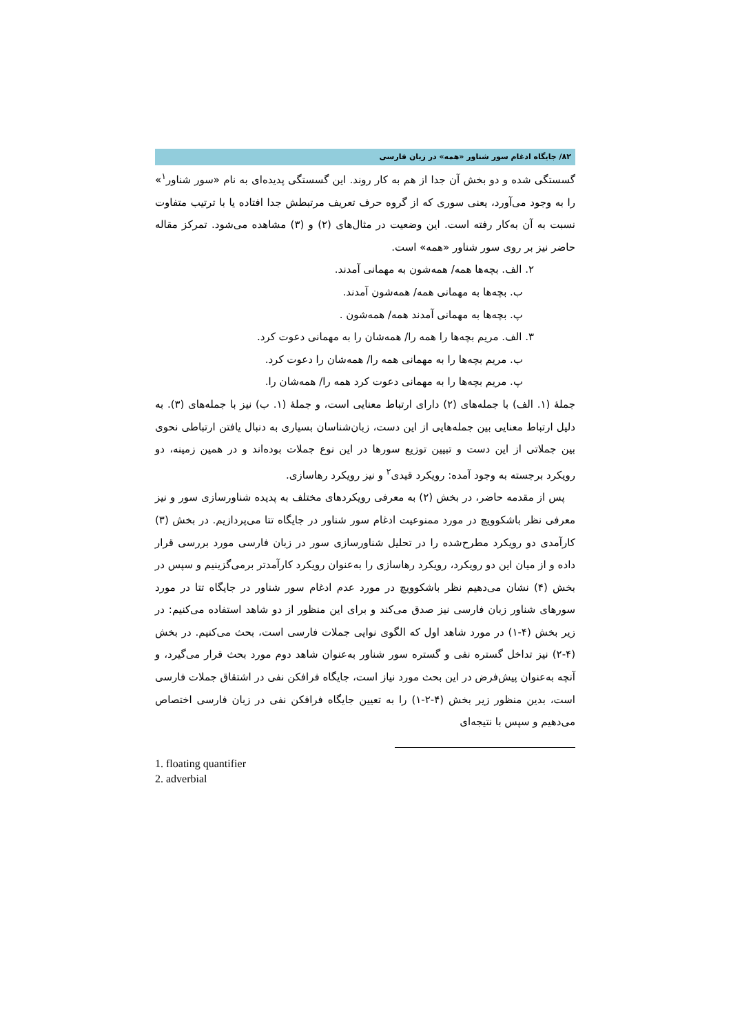۸۲/ جایگاه ادغام سور شناور «همه» در زبان فارسی
گسستگی شده و دو بخش آن جدا از هم به کار روند. این گسستگی پدیده‌ای به نام «سور شناور<sup>۱</sup>» را به وجود می‌آورد، یعنی سوری که از گروه حرف تعریف مرتبطش جدا افتاده یا با ترتیب متفاوت نسبت به آن به‌کار رفته است. این وضعیت در مثال‌های (۲) و (۳) مشاهده می‌شود. تمرکز مقاله حاضر نیز بر روی سور شناور «همه» است.
۲. الف. بچه‌ها همه/ همه‌شون به مهمانی آمدند.
ب. بچه‌ها به مهمانی همه/ همه‌شون آمدند.
پ. بچه‌ها به مهمانی آمدند همه/ همه‌شون .
۳. الف. مریم بچه‌ها را همه را/ همه‌شان را به مهمانی دعوت کرد.
ب. مریم بچه‌ها را به مهمانی همه را/ همه‌شان را دعوت کرد.
پ. مریم بچه‌ها را به مهمانی دعوت کرد همه را/ همه‌شان را.
جملهٔ (۱. الف) با جمله‌های (۲) دارای ارتباط معنایی است، و جملهٔ (۱. ب) نیز با جمله‌های (۳). به دلیل ارتباط معنایی بین جمله‌هایی از این دست، زبان‌شناسان بسیاری به دنبال یافتن ارتباطی نحوی بین جملاتی از این دست و تبیین توزیع سورها در این نوع جملات بوده‌اند و در همین زمینه، دو رویکرد برجسته به وجود آمده: رویکرد قیدی<sup>۲</sup> و نیز رویکرد رهاسازی.
پس از مقدمه حاضر، در بخش (۲) به معرفی رویکردهای مختلف به پدیده شناورسازی سور و نیز معرفی نظر باشکوویچ در مورد ممنوعیت ادغام سور شناور در جایگاه تتا می‌پردازیم. در بخش (۳) کارآمدی دو رویکرد مطرح‌شده را در تحلیل شناورسازی سور در زبان فارسی مورد بررسی قرار داده و از میان این دو رویکرد، رویکرد رهاسازی را به‌عنوان رویکرد کارآمدتر برمی‌گزینیم و سپس در بخش (۴) نشان می‌دهیم نظر باشکوویچ در مورد عدم ادغام سور شناور در جایگاه تتا در مورد سورهای شناور زبان فارسی نیز صدق می‌کند و برای این منظور از دو شاهد استفاده می‌کنیم: در زیر بخش (۴-۱) در مورد شاهد اول که الگوی نوایی جملات فارسی است، بحث می‌کنیم. در بخش (۴-۲) نیز تداخل گستره نفی و گستره سور شناور به‌عنوان شاهد دوم مورد بحث قرار می‌گیرد، و آنچه به‌عنوان پیش‌فرض در این بحث مورد نیاز است، جایگاه فرافکن نفی در اشتقاق جملات فارسی است، بدین منظور زیر بخش (۴-۲-۱) را به تعیین جایگاه فرافکن نفی در زبان فارسی اختصاص می‌دهیم و سپس با نتیجه‌ای
1. floating quantifier
2. adverbial